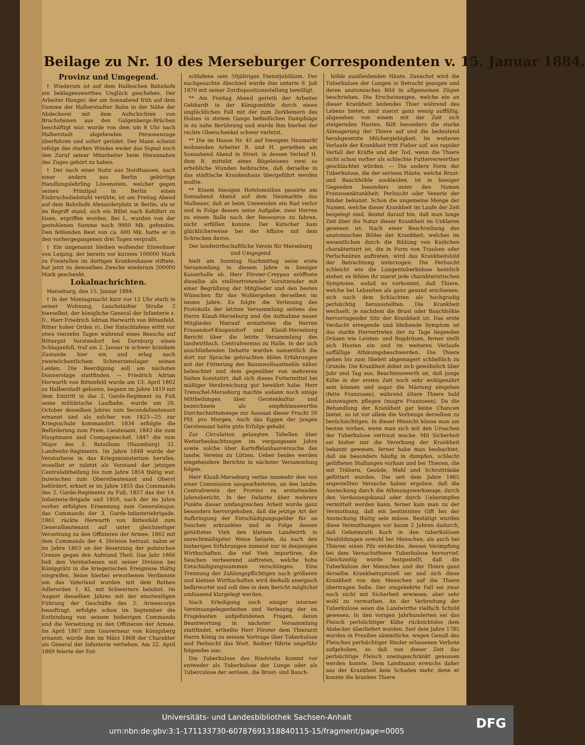Beilage zu Nr. 10 des Merseburger Correspondenten v. 15. Januar 1884.
Provinz und Umgegend.
† Wiederum ist auf dem Halleschen Bahnhofe ein beklagenswerthes Unglück geschehen. Der Arbeiter Hunger, der am Sonnabend früh auf dem Damme der Halberstadter Bahn in der Nähe der Abdeckerei mit dem Aufschichten von Bruchsteinen aus den Galgenbergs-Brüchen beschäftigt war, wurde von dem um 8 Uhr nach Halberstadt abgehenden Personenzuge überfahren und sofort getödet. Der Mann scheint infolge des starken Windes weder das Signal noch den Zuruf seiner Mitarbeiter beim Herannahen des Zuges gehört zu haben.
† Der nach einer Notiz aus Nordhausen, nach einer andern aus Berlin gebürtige Handlungslehrling Löwenstein, welcher gegen seinen Prinzipal in Berlin einen Einbruchsdiebstahl verübte, ist am Freitag Abend auf dem Bahnhofe Alexanderplatz in Berlin, als er im Begriff stand, sich ein Billet nach Kohlfurt zu lösen, ergriffen worden. Bei L. wurden von der gestohlenen Summe noch 9900 Mk. gefunden. Den fehlenden Rest von ca. 600 Mk. hatte er in den vorhergegangenen drei Tagen verpraßt.
† Ein ungenannt bleiben wollender Einwohner von Leipzig, der bereits vor kurzem 100000 Mark zu Freistellen im dortigen Krankenhause stiftete, hat jetzt zu demselben Zwecke wiederum 200000 Mark geschenkt.
Lokalnachrichten.
Merseburg, den 15. Januar 1884.
† In der Montagsnacht kurz vor 12 Uhr starb in seiner Wohnung, Lauchstädter Straße 2 hierselbst, der königliche General der Infanterie z. D., Herr Friedrich Adrian Herwarth von Bittenfeld, Ritter hoher Orden rc. Der Entschlafene erlitt vor etwa vierzehn Tagen während eines Besuchs auf Rittergut Vorstendorf bei Dornburg einen Schlaganfall, traf am 2. Januar in schwer krankem Zustande hier ein und erlag nach zweiwöchentlichem Schmerzenslager seinen Leiden. Die Beerdigung soll am nächsten Donnerstage stattfinden. — Friedrich Adrian Herwarth von Bittenfeld wurde am 13. April 1802 zu Halberstadt geboren, begann im Jahre 1819 mit dem Eintritt in das 2. Garde-Regiment zu Fuß seine militärische Laufbahn, wurde am 20. October desselben Jahres zum Secondelieutenant ernannt und als solcher von 1823—25 zur Kriegsschule kommandirt. 1834 erfolgte die Beförderung zum Prem.-Lieutenant, 1842 die zum Hauptmann und Compagniechef, 1847 die zum Major des 3. Bataillons (Naumburg) 32. Landwehr-Regiments. Im Jahre 1848 wurde der Verstorbene in das Kriegsministerium berufen, woselbst er zuletzt als Vorstand der jetzigen Centralabtheilung bis zum Jahre 1854 thätig war. Inzwischen zum Oberstlieutenant und Oberst befördert, erhielt er im Jahre 1855 das Commando des 2. Garde-Regiments zu Fuß, 1857 das der 14. Infanterie-Brigade und 1859, nach der im Jahre vorher erfolgten Ernennung zum Generalmajor, das Commando der 3. Garde-Infanteriebrigade. 1861 rückte Herwarth von Bittenfeld zum Generallieutenant auf unter gleichzeitiger Versetzung zu den Offizieren der Armee. 1862 mit dem Commando der 4. Division betraut, nahm er im Jahre 1863 an der Besetzung der polnischen Grenze gegen den Aufstand Theil. Das Jahr 1866 ließ den Verstorbenen mit seiner Division bei Königgrätz in die kriegerischen Ereignisse thätig eingreifen. Seine hierbei erworbenen Verdienste um das Vaterland wurden mit dem Rothen Adlerorden 1. Kl. mit Schwertern belohnt. Im August desselben Jahres mit der einstweiligen Führung der Geschäfte des 2. Armeecorps beauftragt, erfolgte schon im September die Entbindung von seinem bisherigen Commando und die Versetzung zu den Offizieren der Armee. Im April 1867 zum Gouverneur von Königsberg ernannt, wurde ihm im März 1868 der Charakter als General der Infanterie verliehen. Am 22. April 1869 feierte der Ent-
schlafene sein 50jähriges Dienstjubiläum. Der nachgesuchte Abschied wurde ihm unterm 9. Juli 1870 mit seiner Zurdispositionsstellung bewilligt.
** Am Freitag Abend gerieth der Arbeiter Gebhardt in der Königsmühle durch einen unglücklichen Fall mit der zum Zerkleinern des Holzes in stetem Gange befindlichen Dampfsäge in zu nahe Berührung und wurde ihm hierbei der rechte Oberschenkel schwer verletzt.
** Die im Hause Nr. 45 auf hiesigem Neumarkt wohnenden Arbeiter R. und H. geriethen am Sonnabend Abend in Streit, in dessen Verlauf H. dem R. mittelst eines Bügeleisens zwei so erhebliche Wunden beibrachte, daß derselbe in das städtische Krankenhaus übergeführt werden mußte.
** Einem hiesigen Hotelomnibus passirte am Sonnabend Abend auf dem Neumarkte das Malheuer, daß er beim Umwenden ein Rad verlor und in Folge dessen seine Aufgabe, zwei Herren zu einem Balle nach der Ressource zu fahren, nicht erfüllen konnte. Der Kutscher kam glücklicherweise bei der Affaire mit dem Schrecken davon.
Der landwirthschaftliche Verein für Merseburg und Umgegend
hielt am Sonntag Nachmittag seine erste Versammlung in diesem Jahre in hiesiger Kaiserhalle ab. Herr Förster-Creypau eröffnete dieselbe als stellvertretender Vorsitzender mit einer Begrüßung der Mitglieder und den besten Wünschen für das Wohlergehen derselben im neuen Jahre. Es folgte die Verlesung des Protokolls der letzten Versammlung seitens des Herrn Klauß-Merseburg und die Aufnahme neuer Mitglieder. Hierauf erstatteten die Herren Frauendorf-Knapendorf und Klauß-Merseburg Bericht über die letzte Versammlung des landwirthsch. Centralvereins zu Halle. In der sich anschließenden Debatte wurden namentlich die dort zur Sprache gebrachten üblen Erfahrungen mit der Fütterung des Baumwollsaatmehls näher beleuchtet und dem gegenüber von mehreren Seiten konstatirt, daß sich dieses Futtermittel bei mäßiger Verabreichung gut bewährt habe. Herr Trenschel-Merseburg machte sodann noch einige Mittheilungen über Gerstenkultur und bezeichnete als empfehlenswerthe Durchschnittsmenge zur Aussaat dieser Frucht 50 Pfd. pro Morgen. Auch das Eggen der jungen Gerstensaat hatte gute Erfolge gehabt.
Zur Circulation gelangten Tabellen über Wetterbeobachtungen im vergangenen Jahre sowie solche über Kartoffelanbauversuche des landw. Vereins zu Lützen. Ueber beides werden eingehendere Berichte in nächster Versammlung folgen.
Herr Klauß-Merseburg verlas nunmehr den von einer Commission ausgearbeiteten, an den landw. Centralverein der Provinz zu erstattenden Jahresbericht. In der Debatte über mehrere Punkte dieser umfangreichen Arbeit wurde ganz besonders hervorgehoben, daß die jetzige Art der Aufbringung der Entschädigungsgelder für an Seuchen erkranktes und in Folge dessen getödtetes Vieh den kleinen Landwirth in unrechtmäßigster Weise belaste, da nach den bisherigen Erfahrungen zumeist nur in denjenigen Wirthschaften, die viel Vieh importiren, die Seuchen verheerend auftreten, welche hohe Entschädigungssummen verschlingen. Eine Trennung der Zahlungspflichtigen nach größeren und kleinen Wirthschaften wird deshalb energisch befürwortet und soll dies in dem Bericht möglichst umfassend klargelegt werden.
Nach Erledigung noch einiger interner Vereinsangelegenheiten und Verlesung der im Fragekasten aufgefundenen Fragen, deren Beantwortung in nächster Versammlung stattfindet, ertheilte Herr Förster dem Thierarzt Herrn König zu seinem Vortrage über Tuberkulose und Perlsucht das Wort. Redner führte ungefähr folgendes aus:
Die Tuberkulose des Rindviehs kommt vor entweder als Tuberkulose der Lunge oder als Tuberculose der serösen, die Brust- und Bauch-
höhle auskleidenden Häute. Zunächst wird die Tuberkulose der Lungen in Betracht gezogen und deren anatomisches Bild in allgemeinen Zügen beschrieben. Die Erscheinungen, welche ein an dieser Krankheit leidendes Thier während des Lebens bietet, sind zuerst ganz wenig auffällig, abgesehen von einem mit der Zeit sich steigernden Husten, fällt besonders die starke Abmagerung der Thiere auf und die bedeutend herabgesetzte Milchergiebigkeit. Im weiteren Verlaufe der Krankheit tritt Fieber auf, ein rapider Verfall der Kräfte und der Tod, wenn die Thiere nicht schon vorher als schlechte Futterverwerther geschlachtet würden. — Die andere Form der Tuberkulose, die der serösen Häute, welche Brust- und Bauchhöhle auskleiden, ist in hiesiger Gegenden besonders unter den Namen Franzosenkrankheit, Perlsucht oder Venerie der Rinder bekannt. Schon die ungemeine Menge der Namen, welche dieser Krankheit im Laufe der Zeit beigelegt sind, deutet darauf hin, daß man lange Zeit über die Natur dieser Krankheit im Unklaren gewesen ist. Nach einer Beschreibung des anatomischen Bildes der Krankheit, welches im wesentlichen durch die Bildung von Knötchen charakterisirt ist, die in Form von Trauben oder Perlschnüren auftreten, wird das Krankheitsbild der Betrachtung unterzogen. Die Perlsucht schleicht wie die Lungentuberkulose heimlich einher, es fehlen ihr zuerst jede charakteristischen Symptome, sodaß es vorkommt, daß Thiere, welche bei Lebzeiten als ganz gesund erschienen, sich nach dem Schlachten als hochgradig perlsüchtig herausstellten. Die Krankheit wechselt, je nachdem die Brust oder Bauchhöhle hervorragender Sitz der Krankheit ist. Das erste Verdacht erregende und bleibende Symptom ist das starke Hervortreten der zu Tage liegenden Drüsen wie Leisten- und Bugdrüsen, ferner stellt sich Husten ein und im weiteren Verlaufe auffällige Athmungsbeschwerden. Die Thiere gehen bis zum Skelett abgemagert schließlich zu Grunde. Die Krankheit dehnt sich gewöhnlich über Jahr und Tag aus. Beachtenswerth ist, daß junge Kühe in der ersten Zeit noch sehr wohlgenährt sein können und sogar die Mästung eingehen (fette Franzosen), während ältere Thiere bald abzuwagern pflegen (magre Franzosen). Da die Behandlung der Krankheit gar keine Chancen bietet, so ist vor allem die Vorbeuge derselben zu berücksichtigen. In dieser Hinsicht könne man am besten wirken, wenn man sich mit den Ursachen der Tuberkulose vertraut mache. Mit Sicherheit sei bisher nur die Vererbung der Krankheit bekannt gewesen, ferner habe man beobachtet, daß sie besonders häufig in dumpfen, schlecht gelüfteten Stallungen vorkam und bei Thieren, die mit Träbern, Gesüde, Mehl und Schrottränke gefüttert wurden. Die seit dem Jahre 1865 angestellten Versuche haben ergeben, daß die Ansteckung durch die Athmungswerkzeuge, durch den Verdauungskanal oder durch Ueberimpfen vermittelt werden kann, ferner kam man zu der Vermuthung, daß ein bestimmtes Gift bei der Ansteckung thätig sein müsse. Bestätigt wurden diese Vermuthungen vor kaum 2 Jahren dadurch, daß Geheimrath Koch in den tuberkulösen Neubildungen sowohl bei Menschen, als auch bei Thieren einen Pilz entdeckte, dessen Verimpfung bei dem Versuchsthiere Tuberkulose hervorrief. Gleichzeitig wurde festgestellt, daß die Tuberkulose der Menschen und der Thiere ganz derselbe Krankheitsprozeß sei und sich diese Krankheit von den Menschen auf die Thiere übertragen ließe. Der umgekehrte Fall sei zwar noch nicht mit Sicherheit erwiesen, aber sehr wohl zu vermuthen. An der Verbreitung der Tuberkulose seien die Landwirthe vielfach Schuld gewesen. In den vorigen Jahrhunderten sei das Fleisch perlsüchtiger Kühe rücksichtslos dem Abdecker überliefert worden. Seit dem Jahre 1785 wurden in Preußen sämmtliche, wegen Genuß des Fleisches perlsüchtiger Rinder erlassenen Verbote aufgehoben, so daß von dieser Zeit das perlsüchtige Fleisch uneingeschränkt genossen werden konnte. Dem Landmann erwuchs daher aus der Krankheit kein Schaden mehr, denn er konnte die kranken Thiere
Universitäts- und Landesbibliothek Sachsen-Anhalt
urn:nbn:de:gbv:3:1-171133730-60787691318840115-15/fragment/page=0005
DFG